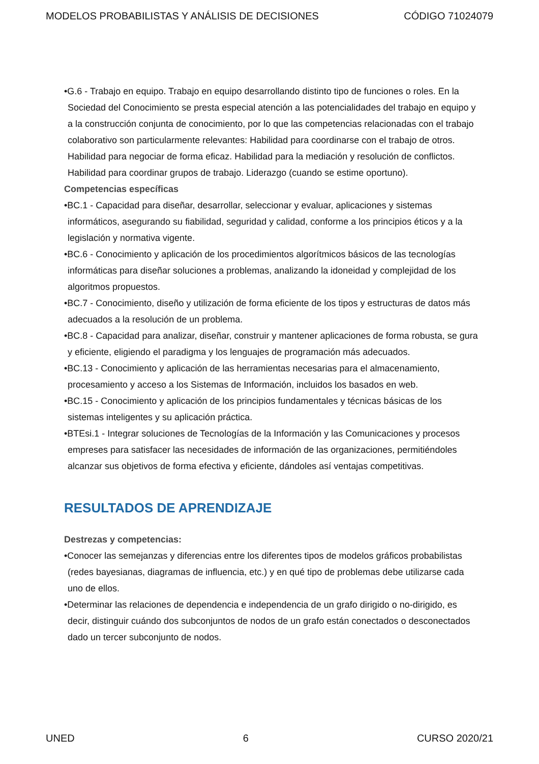MODELOS PROBABILISTAS Y ANÁLISIS DE DECISIONES CÓDIGO 71024079
•G.6 - Trabajo en equipo. Trabajo en equipo desarrollando distinto tipo de funciones o roles. En la Sociedad del Conocimiento se presta especial atención a las potencialidades del trabajo en equipo y a la construcción conjunta de conocimiento, por lo que las competencias relacionadas con el trabajo colaborativo son particularmente relevantes: Habilidad para coordinarse con el trabajo de otros. Habilidad para negociar de forma eficaz. Habilidad para la mediación y resolución de conflictos. Habilidad para coordinar grupos de trabajo. Liderazgo (cuando se estime oportuno).
Competencias específicas
•BC.1 - Capacidad para diseñar, desarrollar, seleccionar y evaluar, aplicaciones y sistemas informáticos, asegurando su fiabilidad, seguridad y calidad, conforme a los principios éticos y a la legislación y normativa vigente.
•BC.6 - Conocimiento y aplicación de los procedimientos algorítmicos básicos de las tecnologías informáticas para diseñar soluciones a problemas, analizando la idoneidad y complejidad de los algoritmos propuestos.
•BC.7 - Conocimiento, diseño y utilización de forma eficiente de los tipos y estructuras de datos más adecuados a la resolución de un problema.
•BC.8 - Capacidad para analizar, diseñar, construir y mantener aplicaciones de forma robusta, se gura y eficiente, eligiendo el paradigma y los lenguajes de programación más adecuados.
•BC.13 - Conocimiento y aplicación de las herramientas necesarias para el almacenamiento, procesamiento y acceso a los Sistemas de Información, incluidos los basados en web.
•BC.15 - Conocimiento y aplicación de los principios fundamentales y técnicas básicas de los sistemas inteligentes y su aplicación práctica.
•BTEsi.1 - Integrar soluciones de Tecnologías de la Información y las Comunicaciones y procesos empreses para satisfacer las necesidades de información de las organizaciones, permitiéndoles alcanzar sus objetivos de forma efectiva y eficiente, dándoles así ventajas competitivas.
RESULTADOS DE APRENDIZAJE
Destrezas y competencias:
•Conocer las semejanzas y diferencias entre los diferentes tipos de modelos gráficos probabilistas (redes bayesianas, diagramas de influencia, etc.) y en qué tipo de problemas debe utilizarse cada uno de ellos.
•Determinar las relaciones de dependencia e independencia de un grafo dirigido o no-dirigido, es decir, distinguir cuándo dos subconjuntos de nodos de un grafo están conectados o desconectados dado un tercer subconjunto de nodos.
UNED 6 CURSO 2020/21